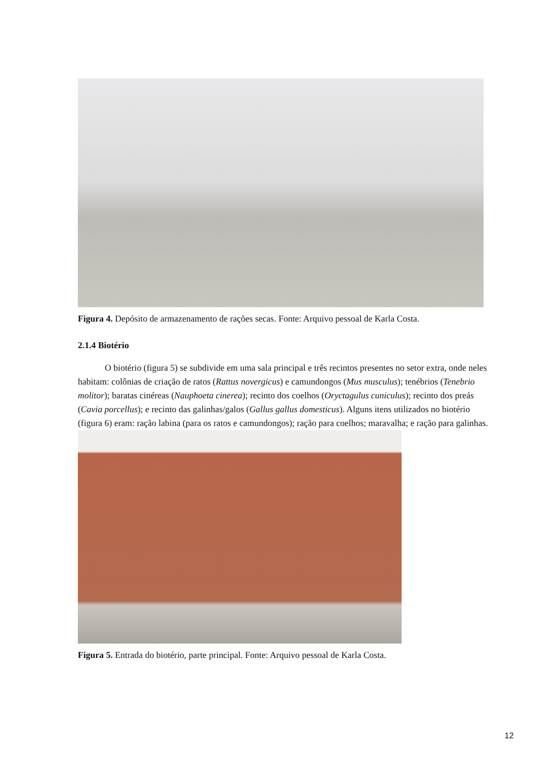Figura 4. Depósito de armazenamento de rações secas. Fonte: Arquivo pessoal de Karla Costa.
2.1.4 Biotério
   O biotério (figura 5) se subdivide em uma sala principal e três recintos presentes no setor extra, onde neles habitam: colônias de criação de ratos (Rattus novergicus) e camundongos (Mus musculus); tenébrios (Tenebrio molitor); baratas cinéreas (Nauphoeta cinerea); recinto dos coelhos (Oryctagulus cuniculus); recinto dos preás (Cavia porcellus); e recinto das galinhas/galos (Gallus gallus domesticus). Alguns itens utilizados no biotério (figura 6) eram: ração labina (para os ratos e camundongos); ração para coelhos; maravalha; e ração para galinhas.
Figura 5. Entrada do biotério, parte principal. Fonte: Arquivo pessoal de Karla Costa.
12